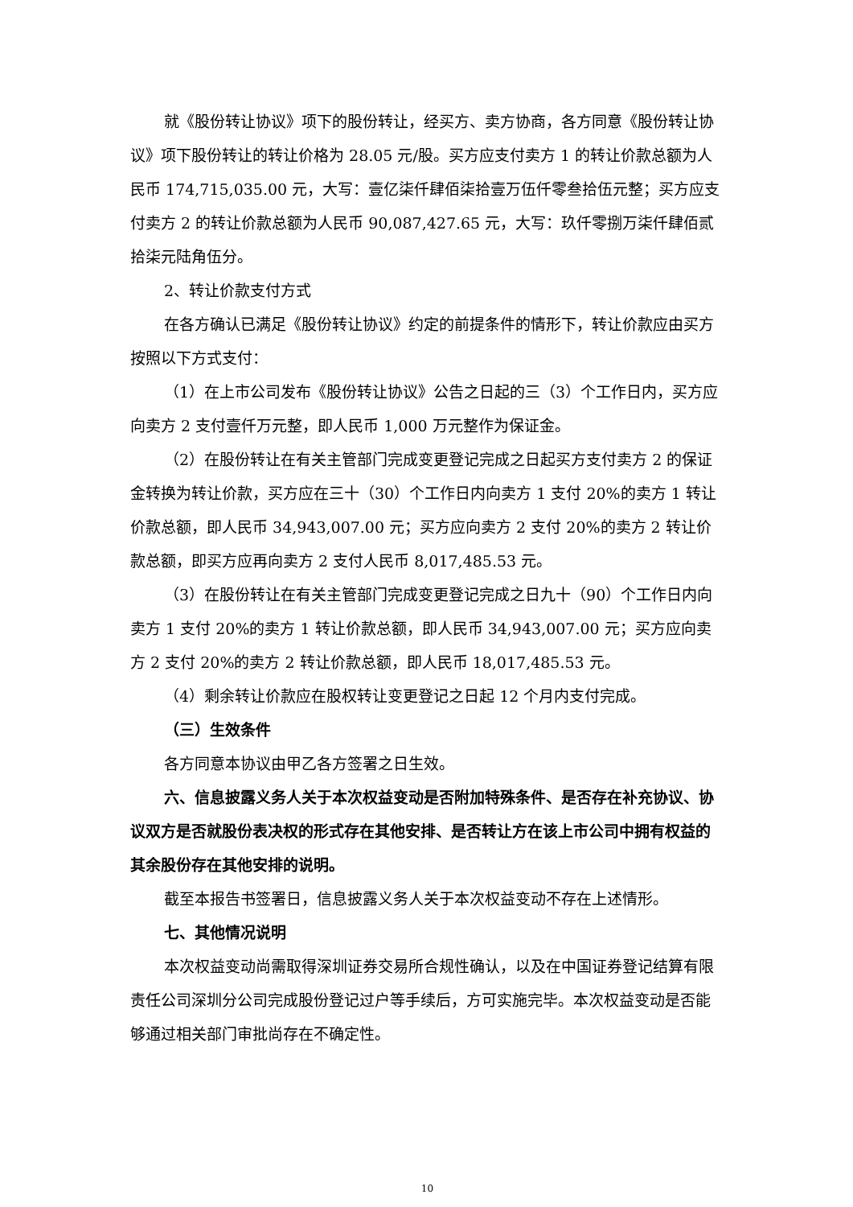就《股份转让协议》项下的股份转让，经买方、卖方协商，各方同意《股份转让协议》项下股份转让的转让价格为 28.05 元/股。买方应支付卖方 1 的转让价款总额为人民币 174,715,035.00 元，大写：壹亿柒仟肆佰柒拾壹万伍仟零叁拾伍元整；买方应支付卖方 2 的转让价款总额为人民币 90,087,427.65 元，大写：玖仟零捌万柒仟肆佰贰拾柒元陆角伍分。
2、转让价款支付方式
在各方确认已满足《股份转让协议》约定的前提条件的情形下，转让价款应由买方按照以下方式支付：
（1）在上市公司发布《股份转让协议》公告之日起的三（3）个工作日内，买方应向卖方 2 支付壹仟万元整，即人民币 1,000 万元整作为保证金。
（2）在股份转让在有关主管部门完成变更登记完成之日起买方支付卖方 2 的保证金转换为转让价款，买方应在三十（30）个工作日内向卖方 1 支付 20%的卖方 1 转让价款总额，即人民币 34,943,007.00 元；买方应向卖方 2 支付 20%的卖方 2 转让价款总额，即买方应再向卖方 2 支付人民币 8,017,485.53 元。
（3）在股份转让在有关主管部门完成变更登记完成之日九十（90）个工作日内向卖方 1 支付 20%的卖方 1 转让价款总额，即人民币 34,943,007.00 元；买方应向卖方 2 支付 20%的卖方 2 转让价款总额，即人民币 18,017,485.53 元。
（4）剩余转让价款应在股权转让变更登记之日起 12 个月内支付完成。
（三）生效条件
各方同意本协议由甲乙各方签署之日生效。
六、信息披露义务人关于本次权益变动是否附加特殊条件、是否存在补充协议、协议双方是否就股份表决权的形式存在其他安排、是否转让方在该上市公司中拥有权益的其余股份存在其他安排的说明。
截至本报告书签署日，信息披露义务人关于本次权益变动不存在上述情形。
七、其他情况说明
本次权益变动尚需取得深圳证券交易所合规性确认，以及在中国证券登记结算有限责任公司深圳分公司完成股份登记过户等手续后，方可实施完毕。本次权益变动是否能够通过相关部门审批尚存在不确定性。
10